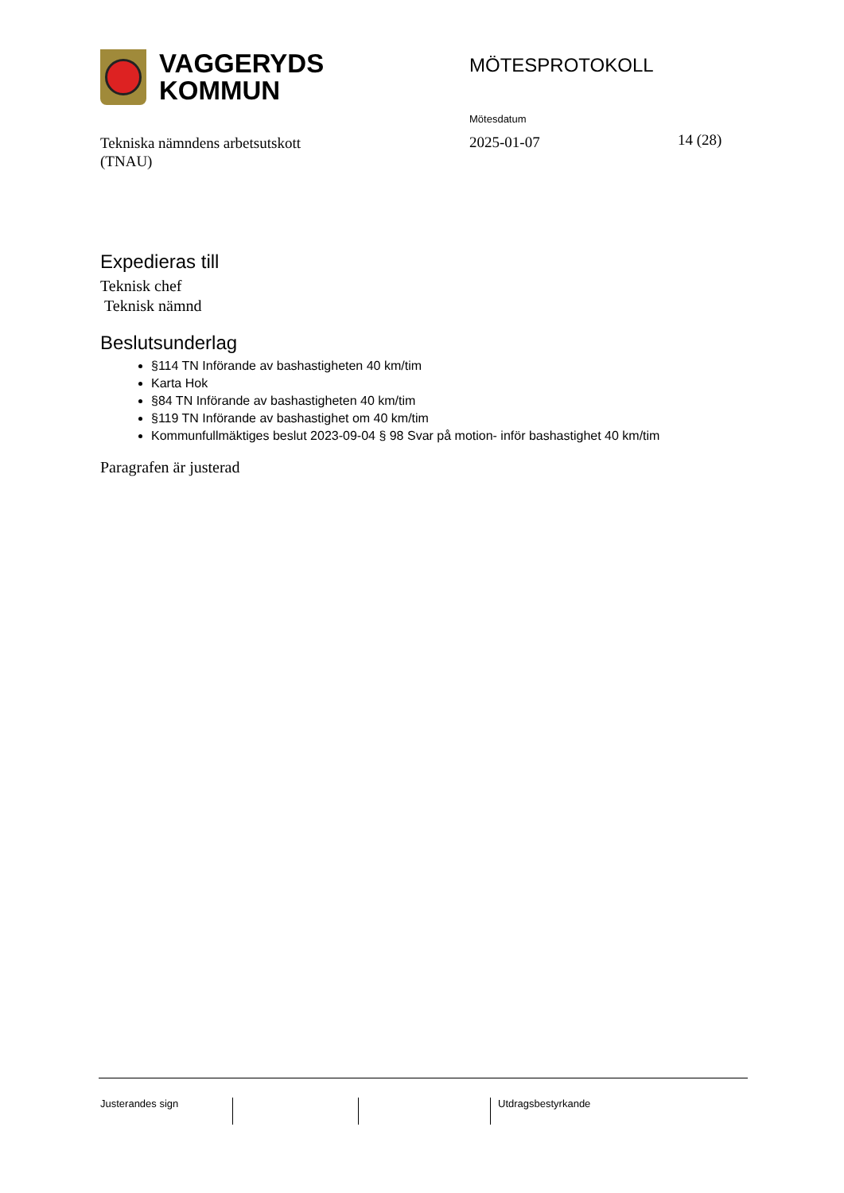VAGGERYDS
KOMMUN
MÖTESPROTOKOLL
Mötesdatum
Tekniska nämndens arbetsutskott
(TNAU)
2025-01-07 14 (28)
Expedieras till
Teknisk chef
Teknisk nämnd
Beslutsunderlag
§114 TN Införande av bashastigheten 40 km/tim
Karta Hok
§84 TN Införande av bashastigheten 40 km/tim
§119 TN Införande av bashastighet om 40 km/tim
Kommunfullmäktiges beslut 2023-09-04 § 98 Svar på motion- inför bashastighet 40 km/tim
Paragrafen är justerad
Justerandes sign Utdragsbestyrkande